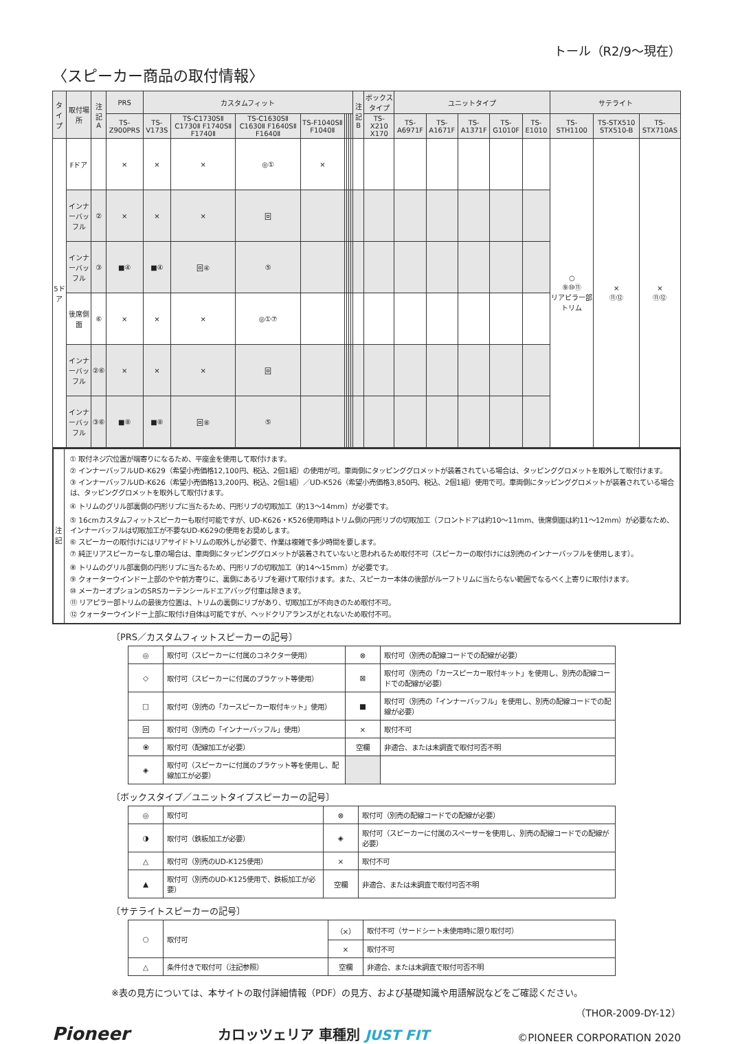トール（R2/9〜現在）
〈スピーカー商品の取付情報〉
| タイプ | 取付場所 | 注記 A | PRS | カスタムフィット | | | | | | | | 注記 B | ボックスタイプ | ユニットタイプ | | | | | サテライト | | |
| --- | --- | --- | --- | --- | --- | --- | --- | --- | --- | --- | --- | --- | --- | --- | --- | --- | --- | --- | --- | --- | --- |
| | | | TS-Z900PRS | TS-V173S | TS-C1730SⅡ C1730Ⅱ F1740SⅡ F1740Ⅱ | TS-C1630SⅡ C1630Ⅱ F1640SⅡ F1640Ⅱ | TS-F1040SⅡ F1040Ⅱ | | | | | | TS-X210 X170 | TS-A6971F | TS-A1671F | TS-A1371F | TS-G1010F | TS-E1010 | TS-STH1100 | TS-STX510 STX510-B | TS-STX710AS |
| 5ドア | Fドア | | × | × | × | ◎① | × | | | | | | | | | | | | ○ ⑨⑩⑪ リアピラー部トリム | × ⑪⑫ | × ⑪⑫ |
| | インナーバッフル | ② | × | × | × | 回 | | | | | | | | | | | | | | | |
| | インナーバッフル | ③ | ■④ | ■④ | 回④ | ⑤ | | | | | | | | | | | | | | | |
| | 後席側面 | ⑥ | × | × | × | ◎①⑦ | | | | | | | | | | | | | | | |
| | インナーバッフル | ②⑥ | × | × | × | 回 | | | | | | | | | | | | | | | |
| | インナーバッフル | ③⑥ | ■⑧ | ■⑧ | 回⑧ | ⑤ | | | | | | | | | | | | | | | |
注
記
① 取付ネジ穴位置が端寄りになるため、平座金を使用して取付けます。
② インナーバッフルUD-K629（希望小売価格12,100円、税込、2個1組）の使用が可。車両側にタッピンググロメットが装着されている場合は、タッピンググロメットを取外して取付けます。
③ インナーバッフルUD-K626（希望小売価格13,200円、税込、2個1組）／UD-K526（希望小売価格3,850円、税込、2個1組）使用で可。車両側にタッピンググロメットが装着されている場合は、タッピンググロメットを取外して取付けます。
④ トリムのグリル部裏側の円形リブに当たるため、円形リブの切取加工（約13〜14mm）が必要です。
⑤ 16cmカスタムフィットスピーカーも取付可能ですが、UD-K626・K526使用時はトリム側の円形リブの切取加工（フロントドアは約10〜11mm、後席側面は約11〜12mm）が必要なため、インナーバッフルは切取加工が不要なUD-K629の使用をお奨めします。
⑥ スピーカーの取付けにはリアサイドトリムの取外しが必要で、作業は複雑で多少時間を要します。
⑦ 純正リアスピーカーなし車の場合は、車両側にタッピンググロメットが装着されていないと思われるため取付不可（スピーカーの取付けには別売のインナーバッフルを使用します）。
⑧ トリムのグリル部裏側の円形リブに当たるため、円形リブの切取加工（約14〜15mm）が必要です。
⑨ クォーターウインドー上部のやや前方寄りに、裏側にあるリブを避けて取付けます。また、スピーカー本体の後部がルーフトリムに当たらない範囲でなるべく上寄りに取付けます。
⑩ メーカーオプションのSRSカーテンシールドエアバッグ付車は除きます。
⑪ リアピラー部トリムの最後方位置は、トリムの裏側にリブがあり、切取加工が不向きのため取付不可。
⑫ クォーターウインドー上部に取付け自体は可能ですが、ヘッドクリアランスがとれないため取付不可。
〔PRS／カスタムフィットスピーカーの記号〕
| ◎ | 取付可（スピーカーに付属のコネクター使用） | ⊗ | 取付可（別売の配線コードでの配線が必要） |
| ◇ | 取付可（スピーカーに付属のブラケット等使用） | ⊠ | 取付可（別売の「カースピーカー取付キット」を使用し、別売の配線コードでの配線が必要） |
| □ | 取付可（別売の「カースピーカー取付キット」使用） | ■ | 取付可（別売の「インナーバッフル」を使用し、別売の配線コードでの配線が必要） |
| 回 | 取付可（別売の「インナーバッフル」使用） | × | 取付不可 |
| ⦿ | 取付可（配線加工が必要） | 空欄 | 非適合、または未調査で取付可否不明 |
| ◈ | 取付可（スピーカーに付属のブラケット等を使用し、配線加工が必要） | | |
〔ボックスタイプ／ユニットタイプスピーカーの記号〕
| ◎ | 取付可 | ⊗ | 取付可（別売の配線コードでの配線が必要） |
| ◑ | 取付可（鉄板加工が必要） | ◈ | 取付可（スピーカーに付属のスペーサーを使用し、別売の配線コードでの配線が必要） |
| △ | 取付可（別売のUD-K125使用） | × | 取付不可 |
| ▲ | 取付可（別売のUD-K125使用で、鉄板加工が必要） | 空欄 | 非適合、または未調査で取付可否不明 |
〔サテライトスピーカーの記号〕
| ○ | 取付可 | （×） | 取付不可（サードシート未使用時に限り取付可） |
| | | × | 取付不可 |
| △ | 条件付きで取付可（注記参照） | 空欄 | 非適合、または未調査で取付可否不明 |
※表の見方については、本サイトの取付詳細情報（PDF）の見方、および基礎知識や用語解説などをご確認ください。
（THOR-2009-DY-12）
Pioneer カロッツェリア 車種別 JUST FIT ©PIONEER CORPORATION 2020